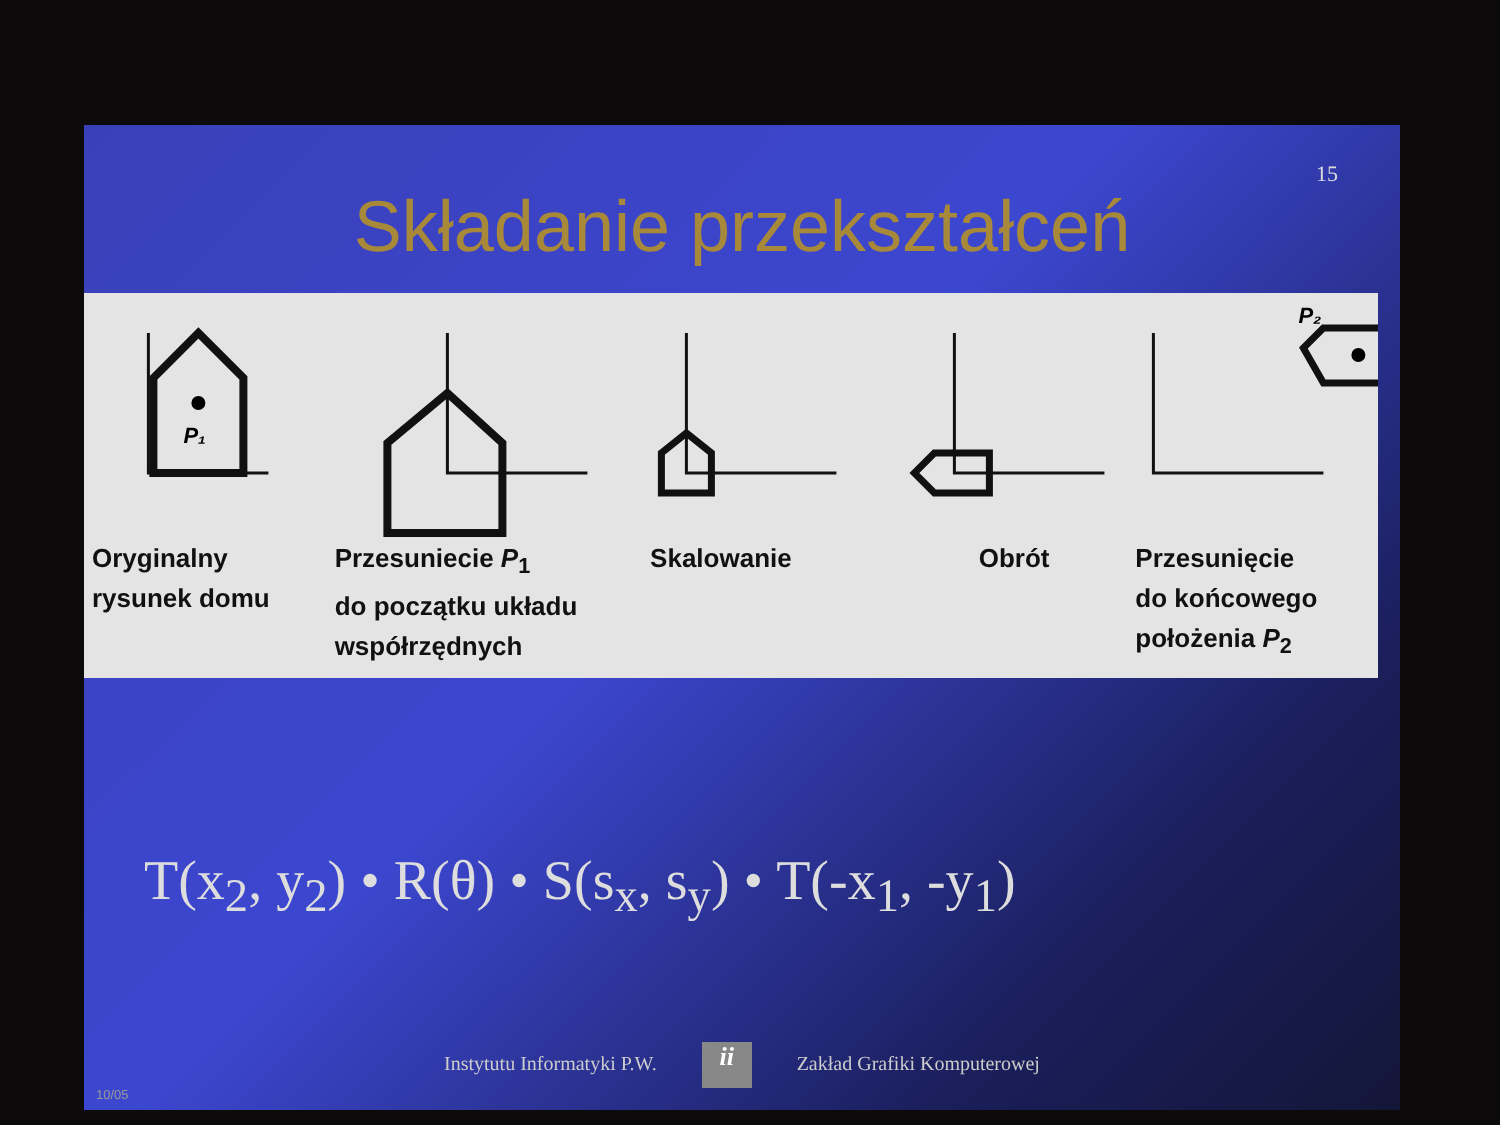15
Składanie przekształceń
P₁
P₂
Oryginalny
rysunek domu
Przesuniecie P<sub>1</sub>
do początku układu
współrzędnych
Skalowanie Obrót Przesunięcie
do końcowego
położenia P<sub>2</sub>
T(x<sub>2</sub>, y<sub>2</sub>) • R(θ) • S(s<sub>x</sub>, s<sub>y</sub>) • T(-x<sub>1</sub>, -y<sub>1</sub>)
Instytutu Informatyki P.W. ii Zakład Grafiki Komputerowej
10/05